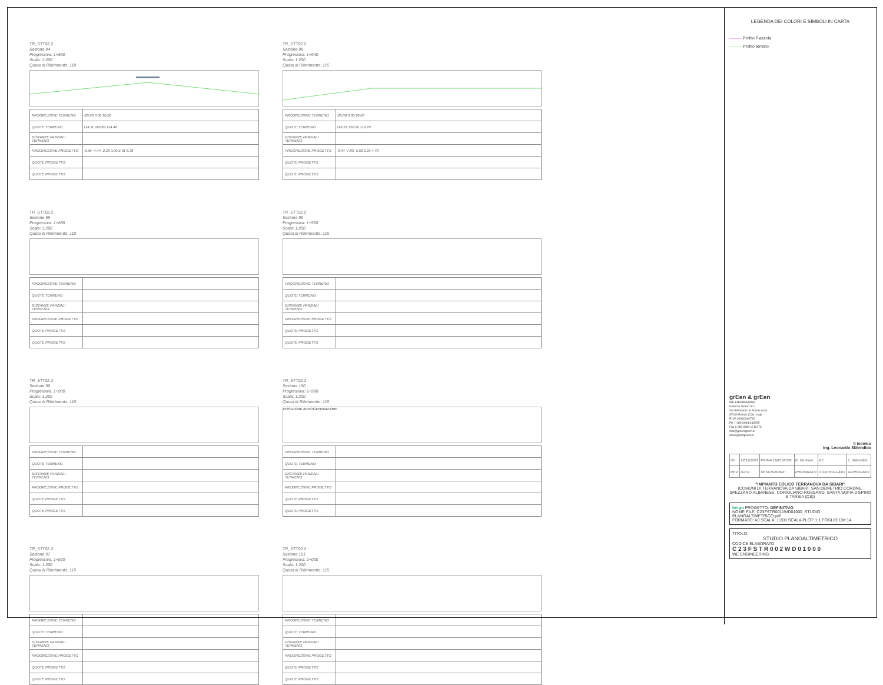TR_STT02.2
Sezione 94
Progressiva: 1+860
Scala: 1:200
Quota di Riferimento: 110
| PROGRESSIVE TERRENO | -20.00 0.00 20.00 |
| QUOTE TERRENO | 114.11 116.89 114.46 |
| DISTANZE PARZIALI TERRENO | |
| PROGRESSIVE PROGETTO | -5.56 -4.44 -2.25 0.00 2.31 6.38 |
| QUOTE PROGETTO | |
| QUOTE PROGETTO | |
TR_STT02.2
Sezione 98
Progressiva: 1+940
Scala: 1:200
Quota di Riferimento: 115
| PROGRESSIVE TERRENO | -20.00 0.00 20.00 |
| QUOTE TERRENO | 116.29 120.00 119.29 |
| DISTANZE PARZIALI TERRENO | |
| PROGRESSIVE PROGETTO | -9.94 -7.83 -5.58 2.25 4.49 |
| QUOTE PROGETTO | |
| QUOTE PROGETTO | |
TR_STT02.2
Sezione 95
Progressiva: 1+880
Scala: 1:200
Quota di Riferimento: 110
| PROGRESSIVE TERRENO | |
| QUOTE TERRENO | |
| DISTANZE PARZIALI TERRENO | |
| PROGRESSIVE PROGETTO | |
| QUOTE PROGETTO | |
| QUOTE PROGETTO | |
TR_STT02.2
Sezione 99
Progressiva: 1+960
Scala: 1:200
Quota di Riferimento: 115
| PROGRESSIVE TERRENO | |
| QUOTE TERRENO | |
| DISTANZE PARZIALI TERRENO | |
| PROGRESSIVE PROGETTO | |
| QUOTE PROGETTO | |
| QUOTE PROGETTO | |
TR_STT02.2
Sezione 96
Progressiva: 1+900
Scala: 1:200
Quota di Riferimento: 110
| PROGRESSIVE TERRENO | |
| QUOTE TERRENO | |
| DISTANZE PARZIALI TERRENO | |
| PROGRESSIVE PROGETTO | |
| QUOTE PROGETTO | |
| QUOTE PROGETTO | |
TR_STT02.2
Sezione 100
Progressiva: 1+990
Scala: 1:200
Quota di Riferimento: 115
POSIZIONE AEROGENERATORE
| PROGRESSIVE TERRENO | |
| QUOTE TERRENO | |
| DISTANZE PARZIALI TERRENO | |
| PROGRESSIVE PROGETTO | |
| QUOTE PROGETTO | |
| QUOTE PROGETTO | |
TR_STT02.2
Sezione 97
Progressiva: 1+920
Scala: 1:200
Quota di Riferimento: 115
| PROGRESSIVE TERRENO | |
| QUOTE TERRENO | |
| DISTANZE PARZIALI TERRENO | |
| PROGRESSIVE PROGETTO | |
| QUOTE PROGETTO | |
| QUOTE PROGETTO | |
TR_STT02.2
Sezione 101
Progressiva: 2+000
Scala: 1:200
Quota di Riferimento: 115
| PROGRESSIVE TERRENO | |
| QUOTE TERRENO | |
| DISTANZE PARZIALI TERRENO | |
| PROGRESSIVE PROGETTO | |
| QUOTE PROGETTO | |
| QUOTE PROGETTO | |
LEGENDA DEI COLORI E SIMBOLI IN CARTA
——— Profilo Piazzola
——— Profilo terreno
grEen & grEen
WE ENGINEERING
Green & Green S.r.l.
Via Edmondo de Amicis n.64
87036 Rende (CS) - Italy
P.IVA 02900010782
Ph. (+39) 0984 846295
Fax (+39) 0984 1711470
info@greengreen.it
www.greengreen.it
Il tecnico
Ing. Leonardo Sblendido
| 00 | 22/12/2023 | PRIMA EMISSIONE | R. De Fiore | P.E | L. Sblendido |
| REV. | DATA | DESCRIZIONE | PREPARATO | CONTROLLATO | APPROVATO |
"IMPIANTO EOLICO TERRANOVA DA SIBARI"
(COMUNI DI TERRANOVA DA SIBARI, SAN DEMETRIO CORONE, SPEZZANO ALBANESE, CORIGLIANO-ROSSANO, SANTA SOFIA D'EPIRO E TARSIA (CS))
hergo PROGETTO: DEFINITIVO
NOME FILE: C23FSTR0011WD01000_STUDIO PLANOALTIMETRICO.pdf
FORMATO: A0 SCALA: 1:200 SCALA PLOT: 1:1 FOGLIO 13# 14
TITOLO:
STUDIO PLANOALTIMETRICO
CODICE ELABORATO
C 2 3 F S T R 0 0 2 W D 0 1 0 0 0
WE ENGINEERING